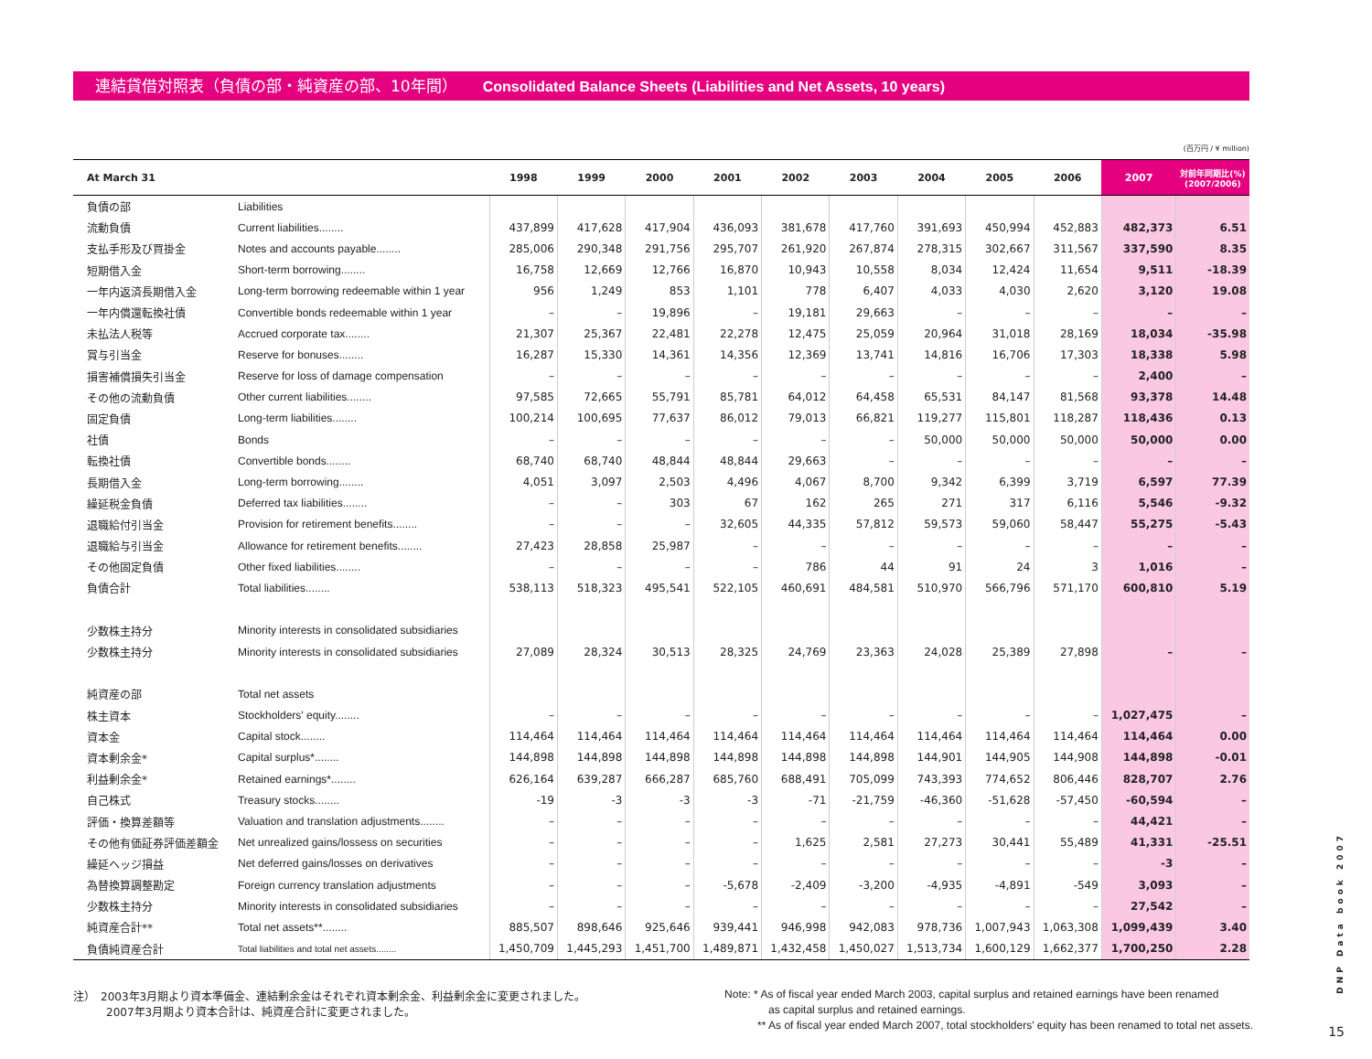連結貸借対照表（負債の部・純資産の部、10年間） Consolidated Balance Sheets (Liabilities and Net Assets, 10 years)
(百万円 / ¥ million)
| At March 31 | | 1998 | 1999 | 2000 | 2001 | 2002 | 2003 | 2004 | 2005 | 2006 | 2007 | 対前年同期比(%) (2007/2006) |
| --- | --- | --- | --- | --- | --- | --- | --- | --- | --- | --- | --- | --- |
| 負債の部 | Liabilities | | | | | | | | | | | |
| 流動負債 | Current liabilities........ | 437,899 | 417,628 | 417,904 | 436,093 | 381,678 | 417,760 | 391,693 | 450,994 | 452,883 | 482,373 | 6.51 |
| 支払手形及び買掛金 | Notes and accounts payable........ | 285,006 | 290,348 | 291,756 | 295,707 | 261,920 | 267,874 | 278,315 | 302,667 | 311,567 | 337,590 | 8.35 |
| 短期借入金 | Short-term borrowing........ | 16,758 | 12,669 | 12,766 | 16,870 | 10,943 | 10,558 | 8,034 | 12,424 | 11,654 | 9,511 | -18.39 |
| 一年内返済長期借入金 | Long-term borrowing redeemable within 1 year | 956 | 1,249 | 853 | 1,101 | 778 | 6,407 | 4,033 | 4,030 | 2,620 | 3,120 | 19.08 |
| 一年内償還転換社債 | Convertible bonds redeemable within 1 year | – | – | 19,896 | – | 19,181 | 29,663 | – | – | – | – | – |
| 未払法人税等 | Accrued corporate tax........ | 21,307 | 25,367 | 22,481 | 22,278 | 12,475 | 25,059 | 20,964 | 31,018 | 28,169 | 18,034 | -35.98 |
| 賞与引当金 | Reserve for bonuses........ | 16,287 | 15,330 | 14,361 | 14,356 | 12,369 | 13,741 | 14,816 | 16,706 | 17,303 | 18,338 | 5.98 |
| 損害補償損失引当金 | Reserve for loss of damage compensation | – | – | – | – | – | – | – | – | – | 2,400 | – |
| その他の流動負債 | Other current liabilities........ | 97,585 | 72,665 | 55,791 | 85,781 | 64,012 | 64,458 | 65,531 | 84,147 | 81,568 | 93,378 | 14.48 |
| 固定負債 | Long-term liabilities........ | 100,214 | 100,695 | 77,637 | 86,012 | 79,013 | 66,821 | 119,277 | 115,801 | 118,287 | 118,436 | 0.13 |
| 社債 | Bonds | – | – | – | – | – | – | 50,000 | 50,000 | 50,000 | 50,000 | 0.00 |
| 転換社債 | Convertible bonds........ | 68,740 | 68,740 | 48,844 | 48,844 | 29,663 | – | – | – | – | – | – |
| 長期借入金 | Long-term borrowing........ | 4,051 | 3,097 | 2,503 | 4,496 | 4,067 | 8,700 | 9,342 | 6,399 | 3,719 | 6,597 | 77.39 |
| 繰延税金負債 | Deferred tax liabilities........ | – | – | 303 | 67 | 162 | 265 | 271 | 317 | 6,116 | 5,546 | -9.32 |
| 退職給付引当金 | Provision for retirement benefits........ | – | – | – | 32,605 | 44,335 | 57,812 | 59,573 | 59,060 | 58,447 | 55,275 | -5.43 |
| 退職給与引当金 | Allowance for retirement benefits........ | 27,423 | 28,858 | 25,987 | – | – | – | – | – | – | – | – |
| その他固定負債 | Other fixed liabilities........ | – | – | – | – | 786 | 44 | 91 | 24 | 3 | 1,016 | – |
| 負債合計 | Total liabilities........ | 538,113 | 518,323 | 495,541 | 522,105 | 460,691 | 484,581 | 510,970 | 566,796 | 571,170 | 600,810 | 5.19 |
| 少数株主持分 | Minority interests in consolidated subsidiaries | | | | | | | | | | | |
| 少数株主持分 | Minority interests in consolidated subsidiaries | 27,089 | 28,324 | 30,513 | 28,325 | 24,769 | 23,363 | 24,028 | 25,389 | 27,898 | – | – |
| 純資産の部 | Total net assets | | | | | | | | | | | |
| 株主資本 | Stockholders' equity........ | – | – | – | – | – | – | – | – | – | 1,027,475 | – |
| 資本金 | Capital stock........ | 114,464 | 114,464 | 114,464 | 114,464 | 114,464 | 114,464 | 114,464 | 114,464 | 114,464 | 114,464 | 0.00 |
| 資本剰余金* | Capital surplus*........ | 144,898 | 144,898 | 144,898 | 144,898 | 144,898 | 144,898 | 144,901 | 144,905 | 144,908 | 144,898 | -0.01 |
| 利益剰余金* | Retained earnings*........ | 626,164 | 639,287 | 666,287 | 685,760 | 688,491 | 705,099 | 743,393 | 774,652 | 806,446 | 828,707 | 2.76 |
| 自己株式 | Treasury stocks........ | -19 | -3 | -3 | -3 | -71 | -21,759 | -46,360 | -51,628 | -57,450 | -60,594 | – |
| 評価・換算差額等 | Valuation and translation adjustments........ | – | – | – | – | – | – | – | – | – | 44,421 | – |
| その他有価証券評価差額金 | Net unrealized gains/lossess on securities | – | – | – | – | 1,625 | 2,581 | 27,273 | 30,441 | 55,489 | 41,331 | -25.51 |
| 繰延ヘッジ損益 | Net deferred gains/losses on derivatives | – | – | – | – | – | – | – | – | – | -3 | – |
| 為替換算調整勘定 | Foreign currency translation adjustments | – | – | – | -5,678 | -2,409 | -3,200 | -4,935 | -4,891 | -549 | 3,093 | – |
| 少数株主持分 | Minority interests in consolidated subsidiaries | – | – | – | – | – | – | – | – | – | 27,542 | – |
| 純資産合計** | Total net assets**........ | 885,507 | 898,646 | 925,646 | 939,441 | 946,998 | 942,083 | 978,736 | 1,007,943 | 1,063,308 | 1,099,439 | 3.40 |
| 負債純資産合計 | Total liabilities and total net assets........ | 1,450,709 | 1,445,293 | 1,451,700 | 1,489,871 | 1,432,458 | 1,450,027 | 1,513,734 | 1,600,129 | 1,662,377 | 1,700,250 | 2.28 |
注）　2003年3月期より資本準備金、連結剰余金はそれぞれ資本剰余金、利益剰余金に変更されました。
　　　2007年3月期より資本合計は、純資産合計に変更されました。
Note: * As of fiscal year ended March 2003, capital surplus and retained earnings have been renamed
　　　　as capital surplus and retained earnings.
　　　** As of fiscal year ended March 2007, total stockholders' equity has been renamed to total net assets.
DNP Data book 2007
15